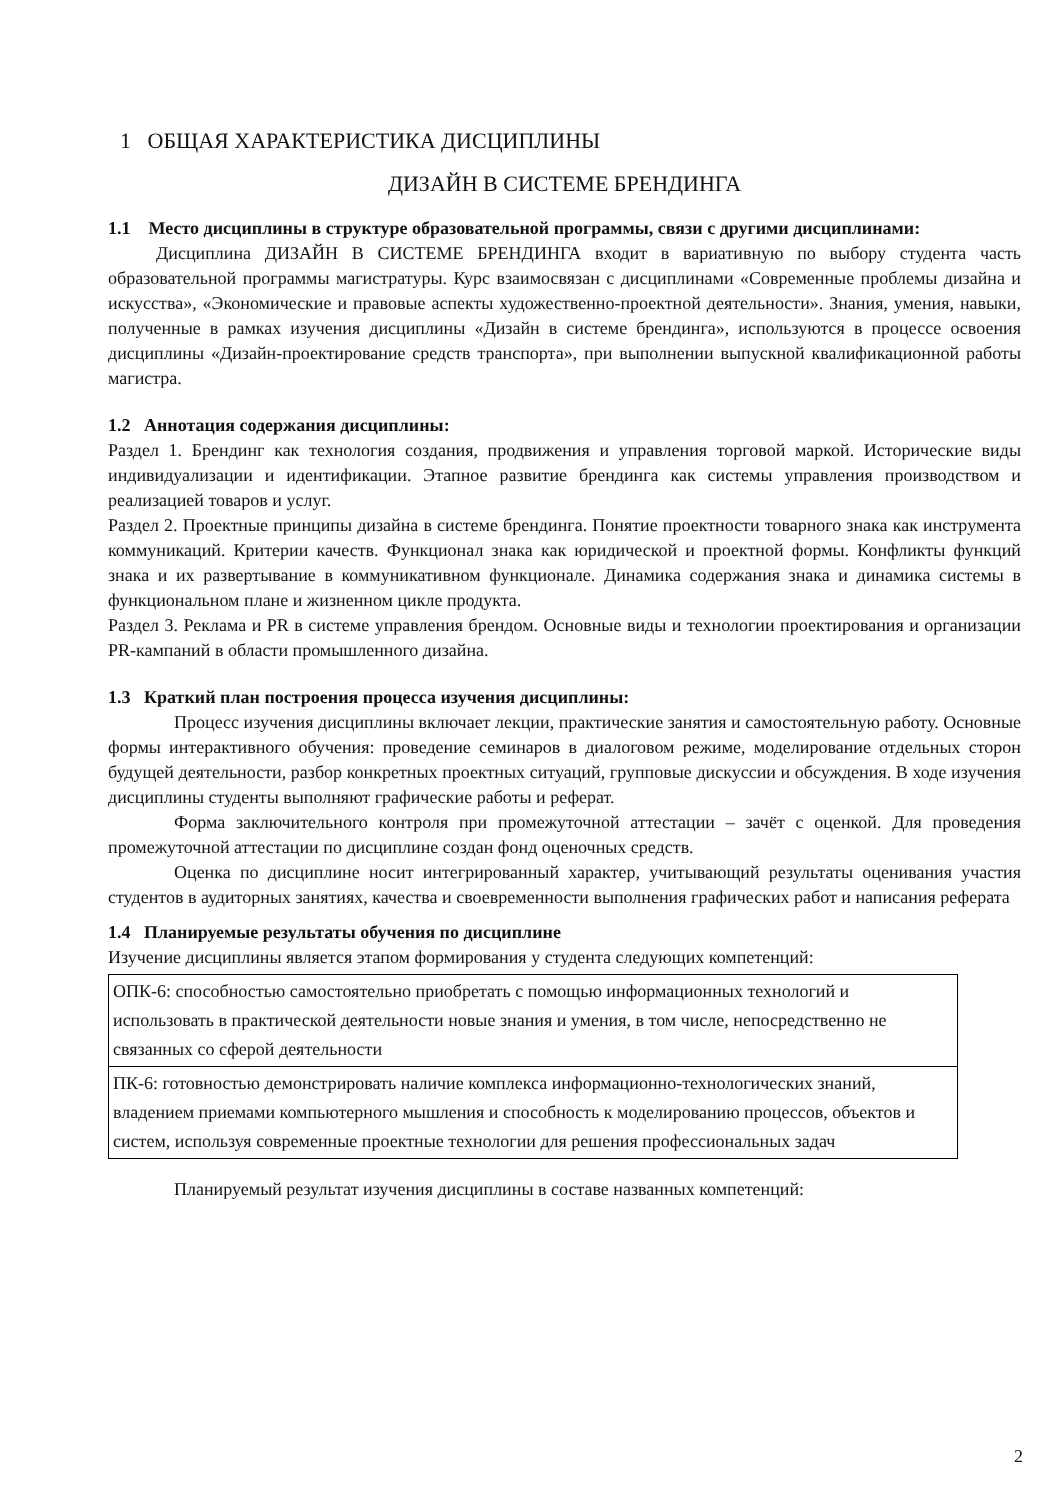1 ОБЩАЯ ХАРАКТЕРИСТИКА ДИСЦИПЛИНЫ
ДИЗАЙН В СИСТЕМЕ БРЕНДИНГА
1.1 Место дисциплины в структуре образовательной программы, связи с другими дисциплинами:
Дисциплина ДИЗАЙН В СИСТЕМЕ БРЕНДИНГА входит в вариативную по выбору студента часть образовательной программы магистратуры. Курс взаимосвязан с дисциплинами «Современные проблемы дизайна и искусства», «Экономические и правовые аспекты художественно-проектной деятельности». Знания, умения, навыки, полученные в рамках изучения дисциплины «Дизайн в системе брендинга», используются в процессе освоения дисциплины «Дизайн-проектирование средств транспорта», при выполнении выпускной квалификационной работы магистра.
1.2 Аннотация содержания дисциплины:
Раздел 1. Брендинг как технология создания, продвижения и управления торговой маркой. Исторические виды индивидуализации и идентификации. Этапное развитие брендинга как системы управления производством и реализацией товаров и услуг.
Раздел 2. Проектные принципы дизайна в системе брендинга. Понятие проектности товарного знака как инструмента коммуникаций. Критерии качеств. Функционал знака как юридической и проектной формы. Конфликты функций знака и их развертывание в коммуникативном функционале. Динамика содержания знака и динамика системы в функциональном плане и жизненном цикле продукта.
Раздел 3. Реклама и PR в системе управления брендом. Основные виды и технологии проектирования и организации PR-кампаний в области промышленного дизайна.
1.3 Краткий план построения процесса изучения дисциплины:
Процесс изучения дисциплины включает лекции, практические занятия и самостоятельную работу. Основные формы интерактивного обучения: проведение семинаров в диалоговом режиме, моделирование отдельных сторон будущей деятельности, разбор конкретных проектных ситуаций, групповые дискуссии и обсуждения. В ходе изучения дисциплины студенты выполняют графические работы и реферат.
Форма заключительного контроля при промежуточной аттестации – зачёт с оценкой. Для проведения промежуточной аттестации по дисциплине создан фонд оценочных средств.
Оценка по дисциплине носит интегрированный характер, учитывающий результаты оценивания участия студентов в аудиторных занятиях, качества и своевременности выполнения графических работ и написания реферата
1.4 Планируемые результаты обучения по дисциплине
Изучение дисциплины является этапом формирования у студента следующих компетенций:
| ОПК-6: способностью самостоятельно приобретать с помощью информационных технологий и использовать в практической деятельности новые знания и умения, в том числе, непосредственно не связанных со сферой деятельности |
| ПК-6: готовностью демонстрировать наличие комплекса информационно-технологических знаний, владением приемами компьютерного мышления и способность к моделированию процессов, объектов и систем, используя современные проектные технологии для решения профессиональных задач |
Планируемый результат изучения дисциплины в составе названных компетенций:
2